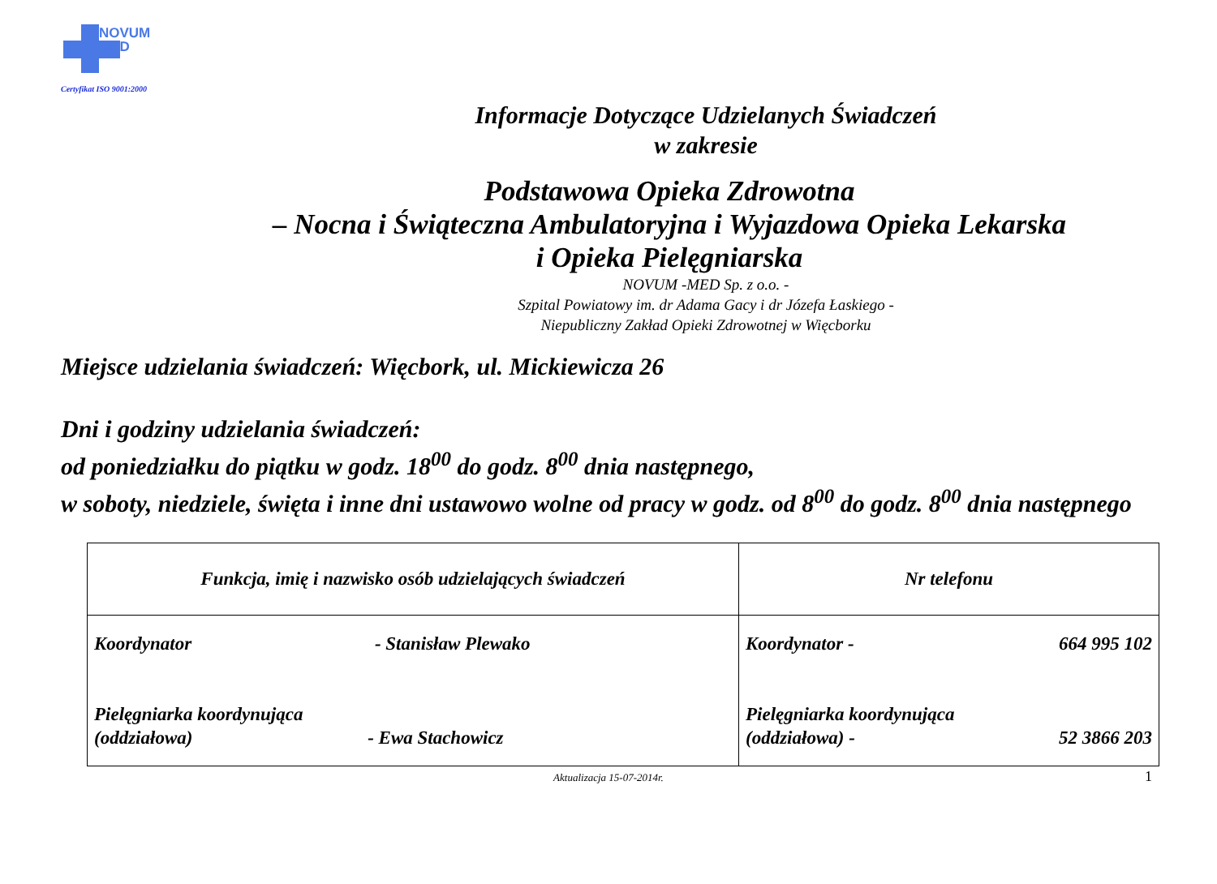NOVUM
MED
Certyfikat ISO 9001:2000
Informacje Dotyczące Udzielanych Świadczeń
w zakresie
Podstawowa Opieka Zdrowotna
– Nocna i Świąteczna Ambulatoryjna i Wyjazdowa Opieka Lekarska
i Opieka Pielęgniarska
NOVUM -MED Sp. z o.o. -
Szpital Powiatowy im. dr Adama Gacy i dr Józefa Łaskiego -
Niepubliczny Zakład Opieki Zdrowotnej w Więcborku
Miejsce udzielania świadczeń: Więcbork, ul. Mickiewicza 26
Dni i godziny udzielania świadczeń:
od poniedziałku do piątku w godz. 18<sup>00</sup> do godz. 8<sup>00</sup> dnia następnego,
w soboty, niedziele, święta i inne dni ustawowo wolne od pracy w godz. od 8<sup>00</sup> do godz. 8<sup>00</sup> dnia następnego
| Funkcja, imię i nazwisko osób udzielających świadczeń | Nr telefonu |
| --- | --- |
| Koordynator - Stanisław Plewako Pielęgniarka koordynująca (oddziałowa) - Ewa Stachowicz | Koordynator - 664 995 102 Pielęgniarka koordynująca (oddziałowa) - 52 3866 203 |
Aktualizacja 15-07-2014r. 1